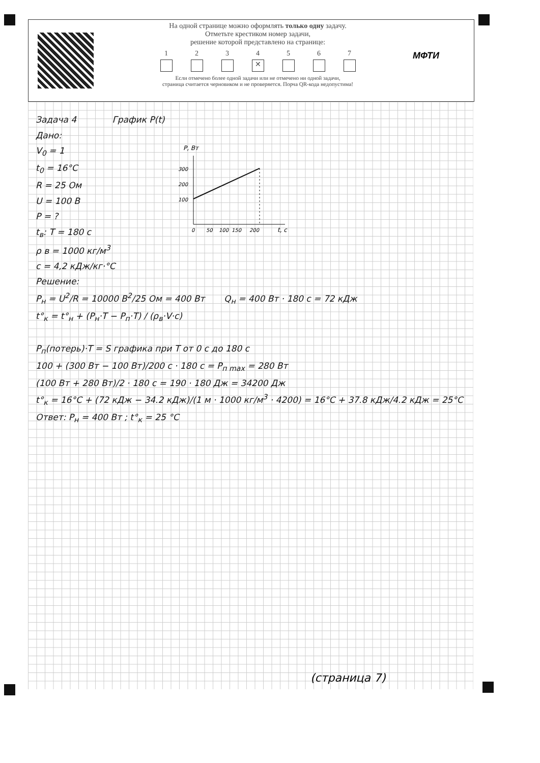На одной странице можно оформлять только одну задачу.
Отметьте крестиком номер задачи,
решение которой представлено на странице:
1 2 3 4
✕
5 6 7
Если отмечено более одной задачи или не отмечено ни одной задачи,
страница считается черновиком и не проверяется. Порча QR-кода недопустима!
МФТИ
Задача 4 График P(t)
Дано:
V<sub>0</sub> = 1
t<sub>0</sub> = 16°C
R = 25 Ом
U = 100 В
P = ?
t<sub>в</sub>: T = 180 с
ρ в = 1000 кг/м<sup>3</sup>
c = 4,2 кДж/кг·°C
P, Вт
300
200
100
0
50
100
150
200
t, с
Решение:
P<sub>н</sub> = U<sup>2</sup>/R = 10000 В<sup>2</sup>/25 Ом = 400 Вт Q<sub>н</sub> = 400 Вт · 180 с = 72 кДж
t°<sub>к</sub> = t°<sub>н</sub> + (P<sub>н</sub>·T − P<sub>п</sub>·T) / (ρ<sub>в</sub>·V·c)
P<sub>п</sub>(потерь)·T = S графика при T от 0 с до 180 с
100 + (300 Вт − 100 Вт)/200 с · 180 с = P<sub>п max</sub> = 280 Вт
(100 Вт + 280 Вт)/2 · 180 с = 190 · 180 Дж = 34200 Дж
t°<sub>к</sub> = 16°C + (72 кДж − 34.2 кДж)/(1 м · 1000 кг/м<sup>3</sup> · 4200) = 16°C + 37.8 кДж/4.2 кДж = 25°C
Ответ: P<sub>н</sub> = 400 Вт ; t°<sub>к</sub> = 25 °C
(страница 7)